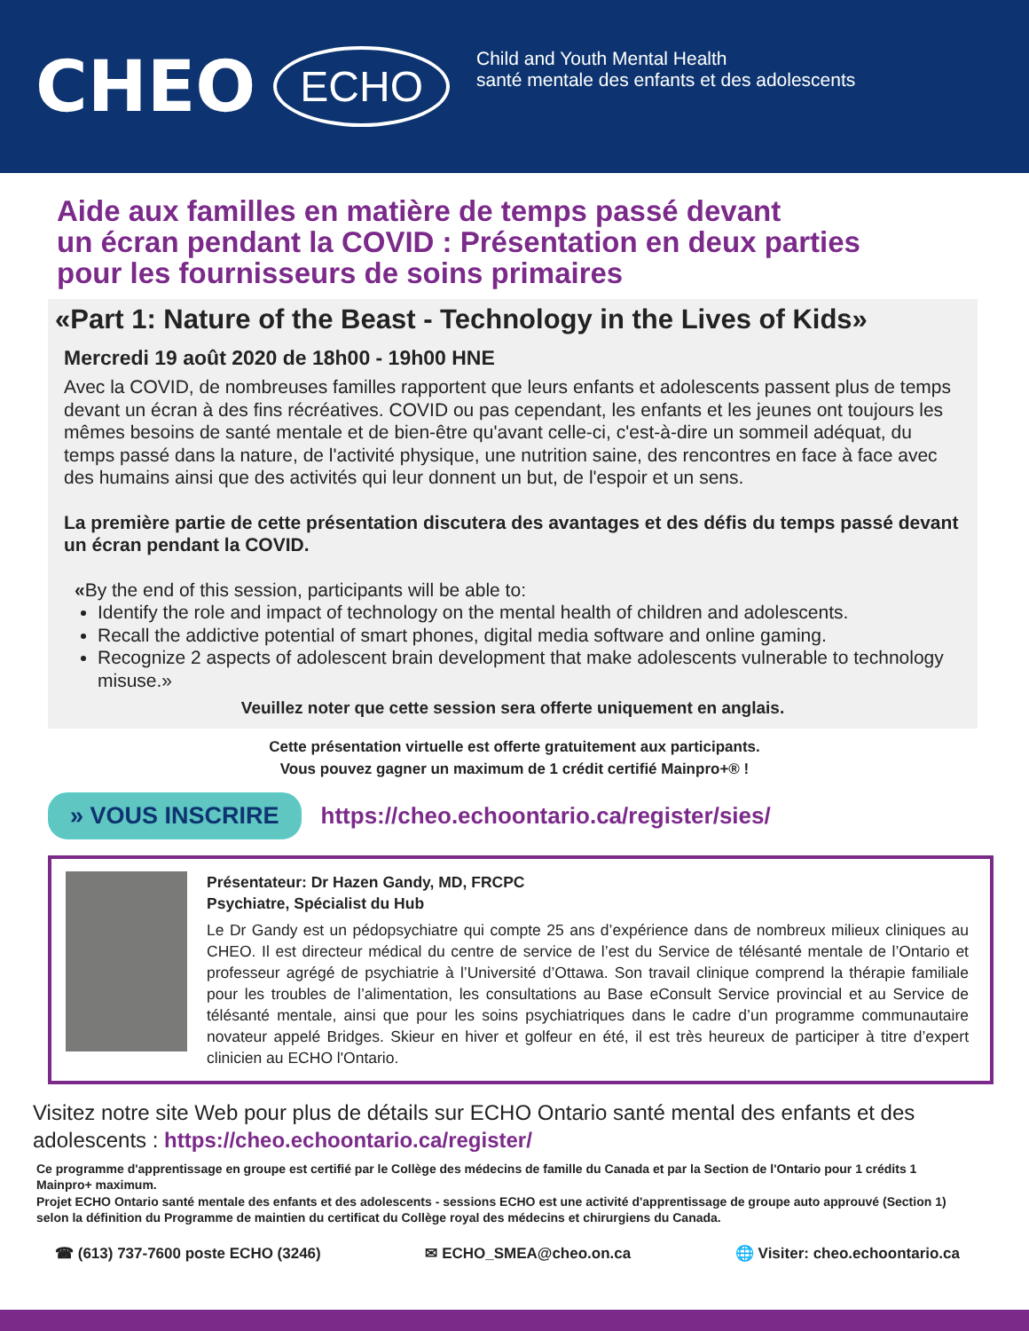CHEO ECHO
Child and Youth Mental Health
santé mentale des enfants et des adolescents
Aide aux familles en matière de temps passé devant
un écran pendant la COVID : Présentation en deux parties
pour les fournisseurs de soins primaires
«Part 1: Nature of the Beast - Technology in the Lives of Kids»
Mercredi 19 août 2020 de 18h00 - 19h00 HNE
Avec la COVID, de nombreuses familles rapportent que leurs enfants et adolescents passent plus de temps devant un écran à des fins récréatives. COVID ou pas cependant, les enfants et les jeunes ont toujours les mêmes besoins de santé mentale et de bien-être qu'avant celle-ci, c'est-à-dire un sommeil adéquat, du temps passé dans la nature, de l'activité physique, une nutrition saine, des rencontres en face à face avec des humains ainsi que des activités qui leur donnent un but, de l'espoir et un sens.
La première partie de cette présentation discutera des avantages et des défis du temps passé devant un écran pendant la COVID.
«By the end of this session, participants will be able to:
Identify the role and impact of technology on the mental health of children and adolescents.
Recall the addictive potential of smart phones, digital media software and online gaming.
Recognize 2 aspects of adolescent brain development that make adolescents vulnerable to technology misuse.»
Veuillez noter que cette session sera offerte uniquement en anglais.
Cette présentation virtuelle est offerte gratuitement aux participants.
Vous pouvez gagner un maximum de 1 crédit certifié Mainpro+® !
» VOUS INSCRIRE https://cheo.echoontario.ca/register/sies/
Présentateur: Dr Hazen Gandy, MD, FRCPC
Psychiatre, Spécialist du Hub
Le Dr Gandy est un pédopsychiatre qui compte 25 ans d’expérience dans de nombreux milieux cliniques au CHEO. Il est directeur médical du centre de service de l’est du Service de télésanté mentale de l’Ontario et professeur agrégé de psychiatrie à l’Université d’Ottawa. Son travail clinique comprend la thérapie familiale pour les troubles de l’alimentation, les consultations au Base eConsult Service provincial et au Service de télésanté mentale, ainsi que pour les soins psychiatriques dans le cadre d’un programme communautaire novateur appelé Bridges. Skieur en hiver et golfeur en été, il est très heureux de participer à titre d’expert clinicien au ECHO l'Ontario.
Visitez notre site Web pour plus de détails sur ECHO Ontario santé mental des enfants et des adolescents : https://cheo.echoontario.ca/register/
Ce programme d'apprentissage en groupe est certifié par le Collège des médecins de famille du Canada et par la Section de l'Ontario pour 1 crédits 1 Mainpro+ maximum.
Projet ECHO Ontario santé mentale des enfants et des adolescents - sessions ECHO est une activité d'apprentissage de groupe auto approuvé (Section 1) selon la définition du Programme de maintien du certificat du Collège royal des médecins et chirurgiens du Canada.
☎ (613) 737-7600 poste ECHO (3246) ✉ ECHO_SMEA@cheo.on.ca 🌐 Visiter: cheo.echoontario.ca